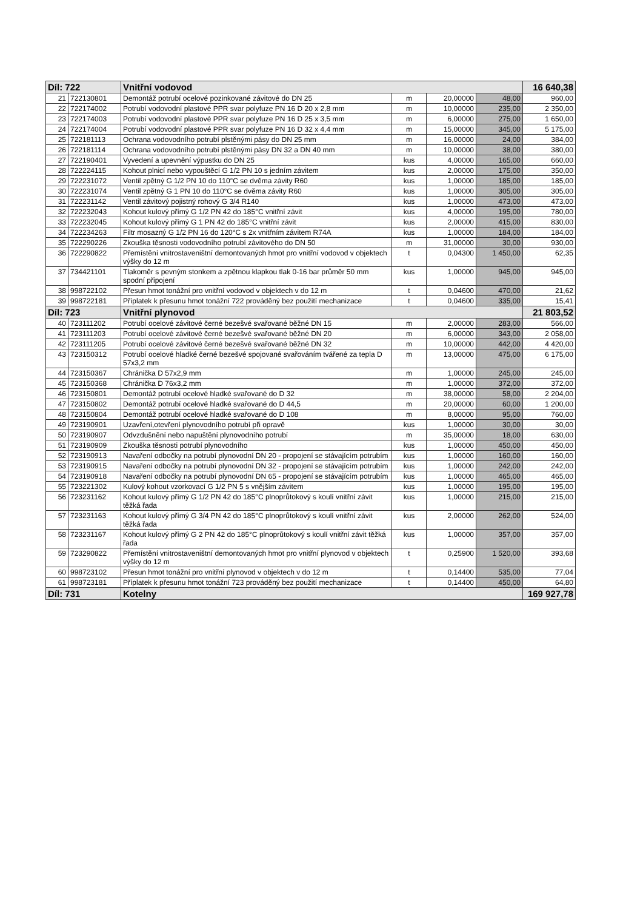| Díl: 722 | | Vnitřní vodovod | | | | 16 640,38 |
| 21 | 722130801 | Demontáž potrubí ocelové pozinkované závitové do DN 25 | m | 20,00000 | 48,00 | 960,00 |
| 22 | 722174002 | Potrubí vodovodní plastové PPR svar polyfuze PN 16 D 20 x 2,8 mm | m | 10,00000 | 235,00 | 2 350,00 |
| 23 | 722174003 | Potrubí vodovodní plastové PPR svar polyfuze PN 16 D 25 x 3,5 mm | m | 6,00000 | 275,00 | 1 650,00 |
| 24 | 722174004 | Potrubí vodovodní plastové PPR svar polyfuze PN 16 D 32 x 4,4 mm | m | 15,00000 | 345,00 | 5 175,00 |
| 25 | 722181113 | Ochrana vodovodního potrubí plstěnými pásy do DN 25 mm | m | 16,00000 | 24,00 | 384,00 |
| 26 | 722181114 | Ochrana vodovodního potrubí plstěnými pásy DN 32 a DN 40 mm | m | 10,00000 | 38,00 | 380,00 |
| 27 | 722190401 | Vyvedení a upevnění výpustku do DN 25 | kus | 4,00000 | 165,00 | 660,00 |
| 28 | 722224115 | Kohout plnicí nebo vypouštěcí G 1/2 PN 10 s jedním závitem | kus | 2,00000 | 175,00 | 350,00 |
| 29 | 722231072 | Ventil zpětný G 1/2 PN 10 do 110°C se dvěma závity R60 | kus | 1,00000 | 185,00 | 185,00 |
| 30 | 722231074 | Ventil zpětný G 1 PN 10 do 110°C se dvěma závity R60 | kus | 1,00000 | 305,00 | 305,00 |
| 31 | 722231142 | Ventil závitový pojistný rohový G 3/4 R140 | kus | 1,00000 | 473,00 | 473,00 |
| 32 | 722232043 | Kohout kulový přímý G 1/2 PN 42 do 185°C vnitřní závit | kus | 4,00000 | 195,00 | 780,00 |
| 33 | 722232045 | Kohout kulový přímý G 1 PN 42 do 185°C vnitřní závit | kus | 2,00000 | 415,00 | 830,00 |
| 34 | 722234263 | Filtr mosazný G 1/2 PN 16 do 120°C s 2x vnitřním závitem R74A | kus | 1,00000 | 184,00 | 184,00 |
| 35 | 722290226 | Zkouška těsnosti vodovodního potrubí závitového do DN 50 | m | 31,00000 | 30,00 | 930,00 |
| 36 | 722290822 | Přemístění vnitrostaveništní demontovaných hmot pro vnitřní vodovod v objektech výšky do 12 m | t | 0,04300 | 1 450,00 | 62,35 |
| 37 | 734421101 | Tlakoměr s pevným stonkem a zpětnou klapkou tlak 0-16 bar průměr 50 mm spodní připojení | kus | 1,00000 | 945,00 | 945,00 |
| 38 | 998722102 | Přesun hmot tonážní pro vnitřní vodovod v objektech v do 12 m | t | 0,04600 | 470,00 | 21,62 |
| 39 | 998722181 | Příplatek k přesunu hmot tonážní 722 prováděný bez použití mechanizace | t | 0,04600 | 335,00 | 15,41 |
| Díl: 723 | | Vnitřní plynovod | | | | 21 803,52 |
| 40 | 723111202 | Potrubí ocelové závitové černé bezešvé svařované běžné DN 15 | m | 2,00000 | 283,00 | 566,00 |
| 41 | 723111203 | Potrubí ocelové závitové černé bezešvé svařované běžné DN 20 | m | 6,00000 | 343,00 | 2 058,00 |
| 42 | 723111205 | Potrubí ocelové závitové černé bezešvé svařované běžné DN 32 | m | 10,00000 | 442,00 | 4 420,00 |
| 43 | 723150312 | Potrubí ocelové hladké černé bezešvé spojované svařováním tvářené za tepla D 57x3,2 mm | m | 13,00000 | 475,00 | 6 175,00 |
| 44 | 723150367 | Chránička D 57x2,9 mm | m | 1,00000 | 245,00 | 245,00 |
| 45 | 723150368 | Chránička D 76x3,2 mm | m | 1,00000 | 372,00 | 372,00 |
| 46 | 723150801 | Demontáž potrubí ocelové hladké svařované do D 32 | m | 38,00000 | 58,00 | 2 204,00 |
| 47 | 723150802 | Demontáž potrubí ocelové hladké svařované do D 44,5 | m | 20,00000 | 60,00 | 1 200,00 |
| 48 | 723150804 | Demontáž potrubí ocelové hladké svařované do D 108 | m | 8,00000 | 95,00 | 760,00 |
| 49 | 723190901 | Uzavření,otevření plynovodního potrubí při opravě | kus | 1,00000 | 30,00 | 30,00 |
| 50 | 723190907 | Odvzdušnění nebo napuštění plynovodního potrubí | m | 35,00000 | 18,00 | 630,00 |
| 51 | 723190909 | Zkouška těsnosti potrubí plynovodního | kus | 1,00000 | 450,00 | 450,00 |
| 52 | 723190913 | Navaření odbočky na potrubí plynovodní DN 20 - propojení se stávajícím potrubím | kus | 1,00000 | 160,00 | 160,00 |
| 53 | 723190915 | Navaření odbočky na potrubí plynovodní DN 32 - propojení se stávajícím potrubím | kus | 1,00000 | 242,00 | 242,00 |
| 54 | 723190918 | Navaření odbočky na potrubí plynovodní DN 65 - propojení se stávajícím potrubím | kus | 1,00000 | 465,00 | 465,00 |
| 55 | 723221302 | Kulový kohout vzorkovací G 1/2 PN 5 s vnějším závitem | kus | 1,00000 | 195,00 | 195,00 |
| 56 | 723231162 | Kohout kulový přímý G 1/2 PN 42 do 185°C plnoprůtokový s koulí vnitřní závit těžká řada | kus | 1,00000 | 215,00 | 215,00 |
| 57 | 723231163 | Kohout kulový přímý G 3/4 PN 42 do 185°C plnoprůtokový s koulí vnitřní závit těžká řada | kus | 2,00000 | 262,00 | 524,00 |
| 58 | 723231167 | Kohout kulový přímý G 2 PN 42 do 185°C plnoprůtokový s koulí vnitřní závit těžká řada | kus | 1,00000 | 357,00 | 357,00 |
| 59 | 723290822 | Přemístění vnitrostaveništní demontovaných hmot pro vnitřní plynovod v objektech výšky do 12 m | t | 0,25900 | 1 520,00 | 393,68 |
| 60 | 998723102 | Přesun hmot tonážní pro vnitřní plynovod v objektech v do 12 m | t | 0,14400 | 535,00 | 77,04 |
| 61 | 998723181 | Příplatek k přesunu hmot tonážní 723 prováděný bez použití mechanizace | t | 0,14400 | 450,00 | 64,80 |
| Díl: 731 | | Kotelny | | | | 169 927,78 |